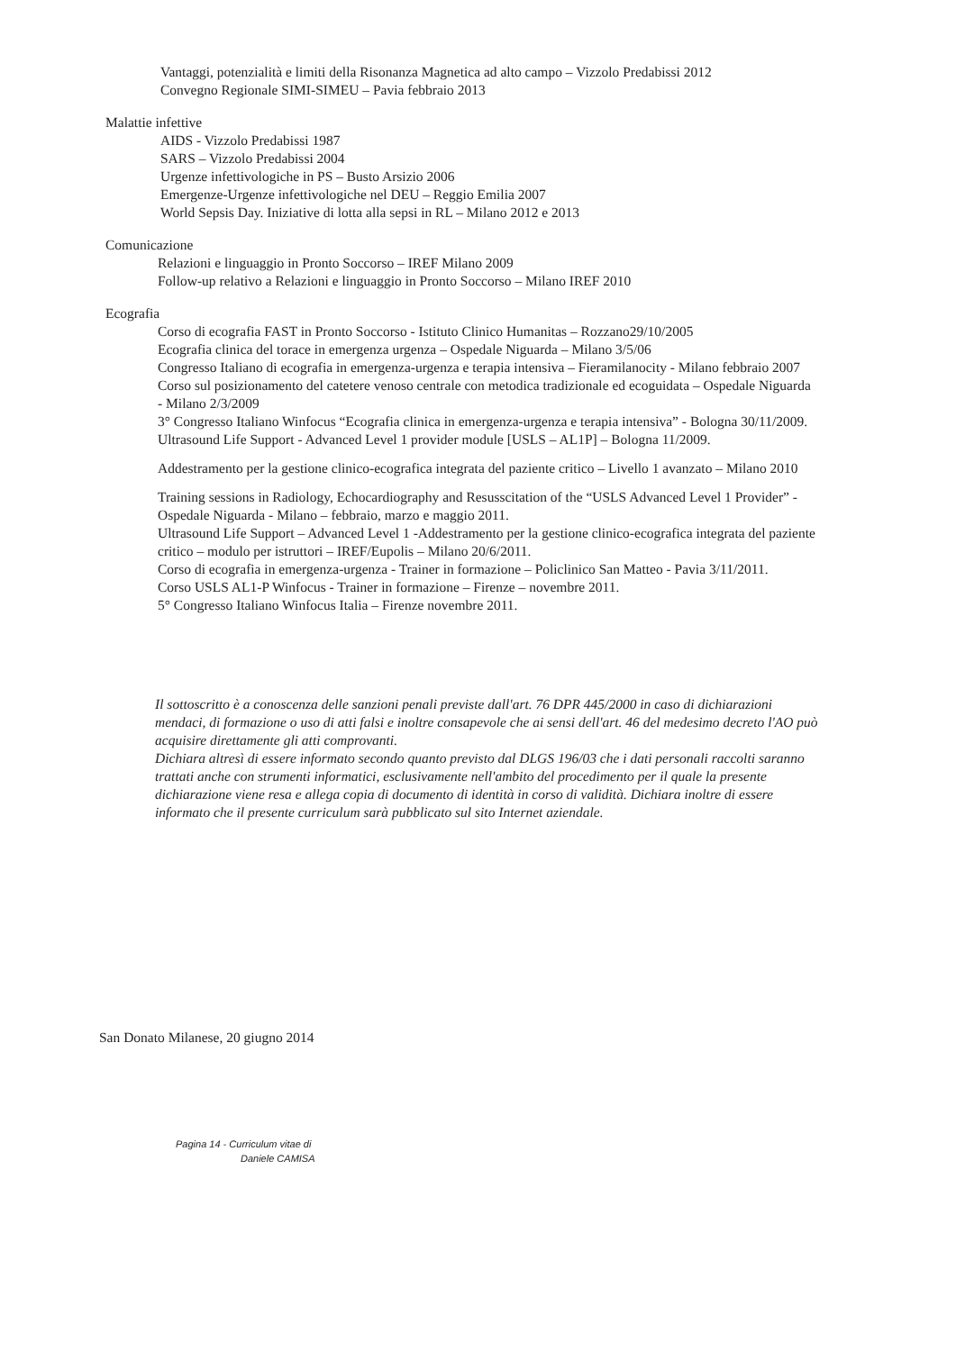Vantaggi, potenzialità e limiti della Risonanza Magnetica ad alto campo – Vizzolo Predabissi 2012
Convegno Regionale SIMI-SIMEU – Pavia febbraio 2013
Malattie infettive
AIDS - Vizzolo Predabissi 1987
SARS – Vizzolo Predabissi 2004
Urgenze infettivologiche in PS – Busto Arsizio 2006
Emergenze-Urgenze infettivologiche nel DEU – Reggio Emilia 2007
World Sepsis Day. Iniziative di lotta alla sepsi in RL – Milano 2012 e 2013
Comunicazione
Relazioni e linguaggio in Pronto Soccorso – IREF Milano 2009
Follow-up relativo a Relazioni e linguaggio in Pronto Soccorso – Milano IREF 2010
Ecografia
Corso di ecografia FAST in Pronto Soccorso - Istituto Clinico Humanitas – Rozzano29/10/2005
Ecografia clinica del torace in emergenza urgenza – Ospedale Niguarda – Milano 3/5/06
Congresso Italiano di ecografia in emergenza-urgenza e terapia intensiva – Fieramilanocity - Milano febbraio 2007
Corso sul posizionamento del catetere venoso centrale con metodica tradizionale ed ecoguidata – Ospedale Niguarda - Milano 2/3/2009
3° Congresso Italiano Winfocus “Ecografia clinica in emergenza-urgenza e terapia intensiva” - Bologna 30/11/2009.
Ultrasound Life Support - Advanced Level 1 provider module [USLS – AL1P] – Bologna 11/2009.
Addestramento per la gestione clinico-ecografica integrata del paziente critico – Livello 1 avanzato – Milano 2010
Training sessions in Radiology, Echocardiography and Resusscitation of the “USLS Advanced Level 1 Provider” - Ospedale Niguarda - Milano – febbraio, marzo e maggio 2011.
Ultrasound Life Support – Advanced Level 1 -Addestramento per la gestione clinico-ecografica integrata del paziente critico – modulo per istruttori – IREF/Eupolis – Milano 20/6/2011.
Corso di ecografia in emergenza-urgenza - Trainer in formazione – Policlinico San Matteo - Pavia 3/11/2011.
Corso USLS AL1-P Winfocus - Trainer in formazione – Firenze – novembre 2011.
5° Congresso Italiano Winfocus Italia – Firenze novembre 2011.
Il sottoscritto è a conoscenza delle sanzioni penali previste dall'art. 76 DPR 445/2000 in caso di dichiarazioni mendaci, di formazione o uso di atti falsi e inoltre consapevole che ai sensi dell'art. 46 del medesimo decreto l'AO può acquisire direttamente gli atti comprovanti.
Dichiara altresì di essere informato secondo quanto previsto dal DLGS 196/03 che i dati personali raccolti saranno trattati anche con strumenti informatici, esclusivamente nell'ambito del procedimento per il quale la presente dichiarazione viene resa e allega copia di documento di identità in corso di validità. Dichiara inoltre di essere informato che il presente curriculum sarà pubblicato sul sito Internet aziendale.
San Donato Milanese, 20 giugno 2014
Pagina 14 - Curriculum vitae di
Daniele CAMISA